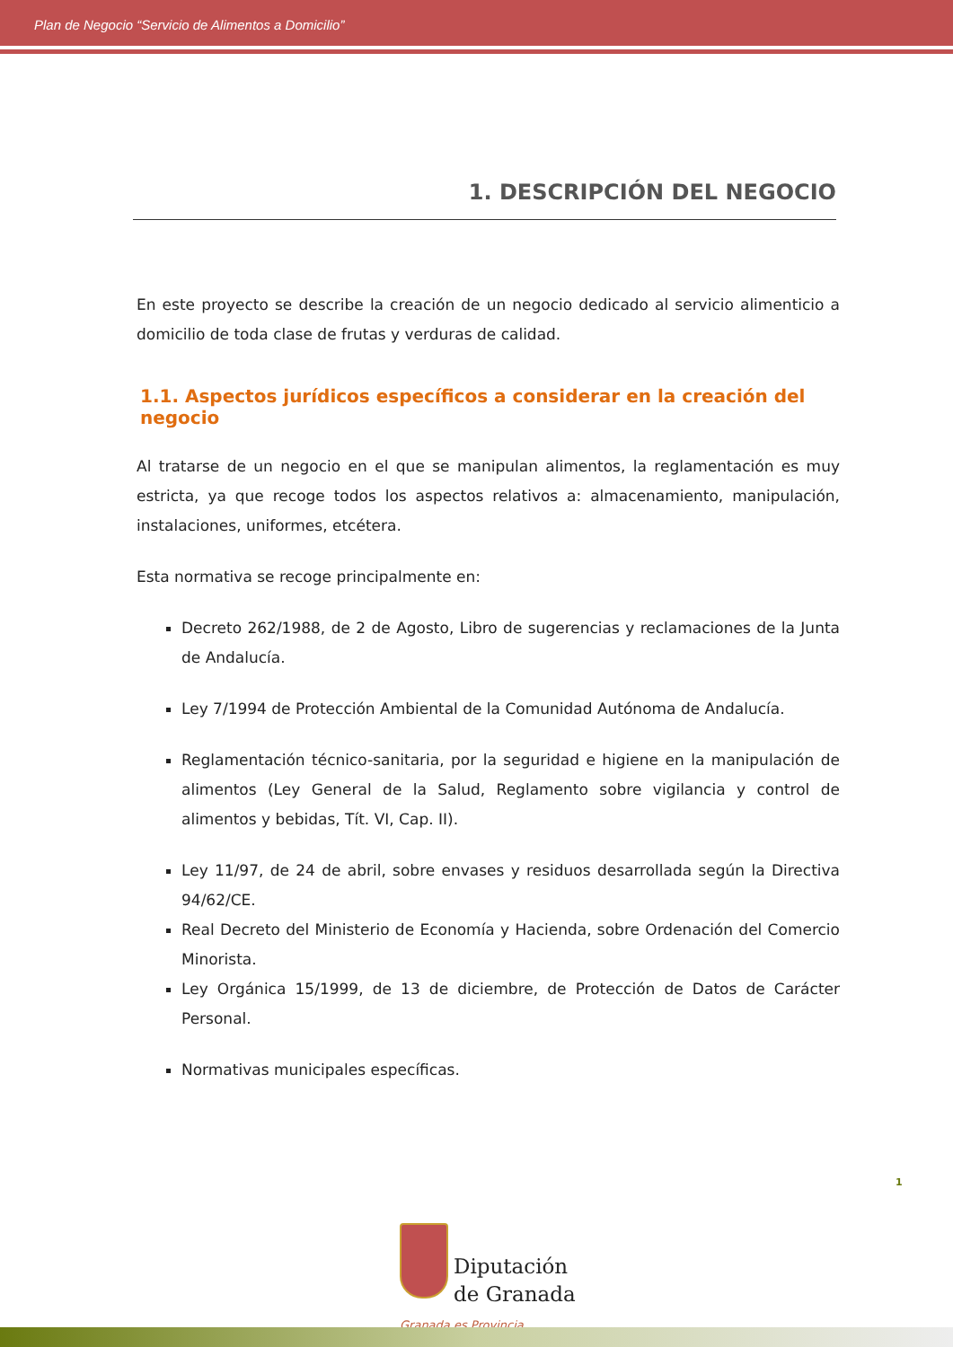Plan de Negocio “Servicio de Alimentos a Domicilio”
1. DESCRIPCIÓN DEL NEGOCIO
En este proyecto se describe la creación de un negocio dedicado al servicio alimenticio a domicilio de toda clase de frutas y verduras de calidad.
1.1. Aspectos jurídicos específicos a considerar en la creación del negocio
Al tratarse de un negocio en el que se manipulan alimentos, la reglamentación es muy estricta, ya que recoge todos los aspectos relativos a: almacenamiento, manipulación, instalaciones, uniformes, etcétera.
Esta normativa se recoge principalmente en:
Decreto 262/1988, de 2 de Agosto, Libro de sugerencias y reclamaciones de la Junta de Andalucía.
Ley 7/1994 de Protección Ambiental de la Comunidad Autónoma de Andalucía.
Reglamentación técnico-sanitaria, por la seguridad e higiene en la manipulación de alimentos (Ley General de la Salud, Reglamento sobre vigilancia y control de alimentos y bebidas, Tít. VI, Cap. II).
Ley 11/97, de 24 de abril, sobre envases y residuos desarrollada según la Directiva 94/62/CE.
Real Decreto del Ministerio de Economía y Hacienda, sobre Ordenación del Comercio Minorista.
Ley Orgánica 15/1999, de 13 de diciembre, de Protección de Datos de Carácter Personal.
Normativas municipales específicas.
1
Diputación
de Granada
Granada es Provincia